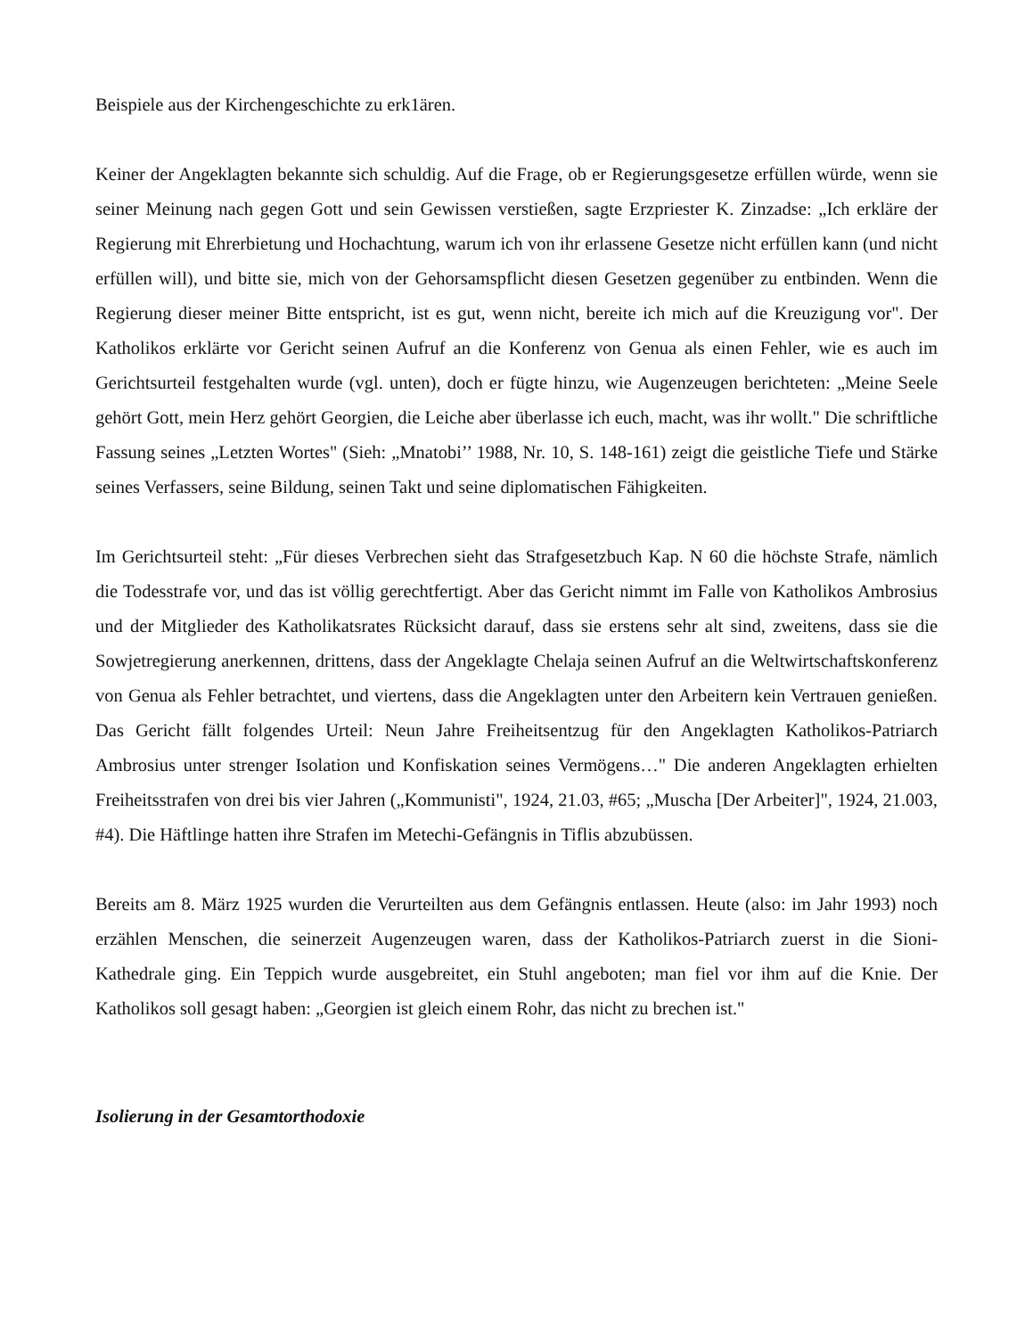Beispiele aus der Kirchengeschichte zu erk1ären.
Keiner der Angeklagten bekannte sich schuldig. Auf die Frage, ob er Regierungsgesetze erfüllen würde, wenn sie seiner Meinung nach gegen Gott und sein Gewissen verstießen, sagte Erzpriester K. Zinzadse: „Ich erkläre der Regierung mit Ehrerbietung und Hochachtung, warum ich von ihr erlassene Gesetze nicht erfüllen kann (und nicht erfüllen will), und bitte sie, mich von der Gehorsamspflicht diesen Gesetzen gegenüber zu entbinden. Wenn die Regierung dieser meiner Bitte entspricht, ist es gut, wenn nicht, bereite ich mich auf die Kreuzigung vor". Der Katholikos erklärte vor Gericht seinen Aufruf an die Konferenz von Genua als einen Fehler, wie es auch im Gerichtsurteil festgehalten wurde (vgl. unten), doch er fügte hinzu, wie Augenzeugen berichteten: „Meine Seele gehört Gott, mein Herz gehört Georgien, die Leiche aber überlasse ich euch, macht, was ihr wollt." Die schriftliche Fassung seines „Letzten Wortes" (Sieh: „Mnatobi’’ 1988, Nr. 10, S. 148-161) zeigt die geistliche Tiefe und Stärke seines Verfassers, seine Bildung, seinen Takt und seine diplomatischen Fähigkeiten.
Im Gerichtsurteil steht: „Für dieses Verbrechen sieht das Strafgesetzbuch Kap. N 60 die höchste Strafe, nämlich die Todesstrafe vor, und das ist völlig gerechtfertigt. Aber das Gericht nimmt im Falle von Katholikos Ambrosius und der Mitglieder des Katholikatsrates Rücksicht darauf, dass sie erstens sehr alt sind, zweitens, dass sie die Sowjetregierung anerkennen, drittens, dass der Angeklagte Chelaja seinen Aufruf an die Weltwirtschaftskonferenz von Genua als Fehler betrachtet, und viertens, dass die Angeklagten unter den Arbeitern kein Vertrauen genießen. Das Gericht fällt folgendes Urteil: Neun Jahre Freiheitsentzug für den Angeklagten Katholikos-Patriarch Ambrosius unter strenger Isolation und Konfiskation seines Vermögens…" Die anderen Angeklagten erhielten Freiheitsstrafen von drei bis vier Jahren („Kommunisti", 1924, 21.03, #65; „Muscha [Der Arbeiter]", 1924, 21.003, #4). Die Häftlinge hatten ihre Strafen im Metechi-Gefängnis in Tiflis abzubüssen.
Bereits am 8. März 1925 wurden die Verurteilten aus dem Gefängnis entlassen. Heute (also: im Jahr 1993) noch erzählen Menschen, die seinerzeit Augenzeugen waren, dass der Katholikos-Patriarch zuerst in die Sioni-Kathedrale ging. Ein Teppich wurde ausgebreitet, ein Stuhl angeboten; man fiel vor ihm auf die Knie. Der Katholikos soll gesagt haben: „Georgien ist gleich einem Rohr, das nicht zu brechen ist."
Isolierung in der Gesamtorthodoxie